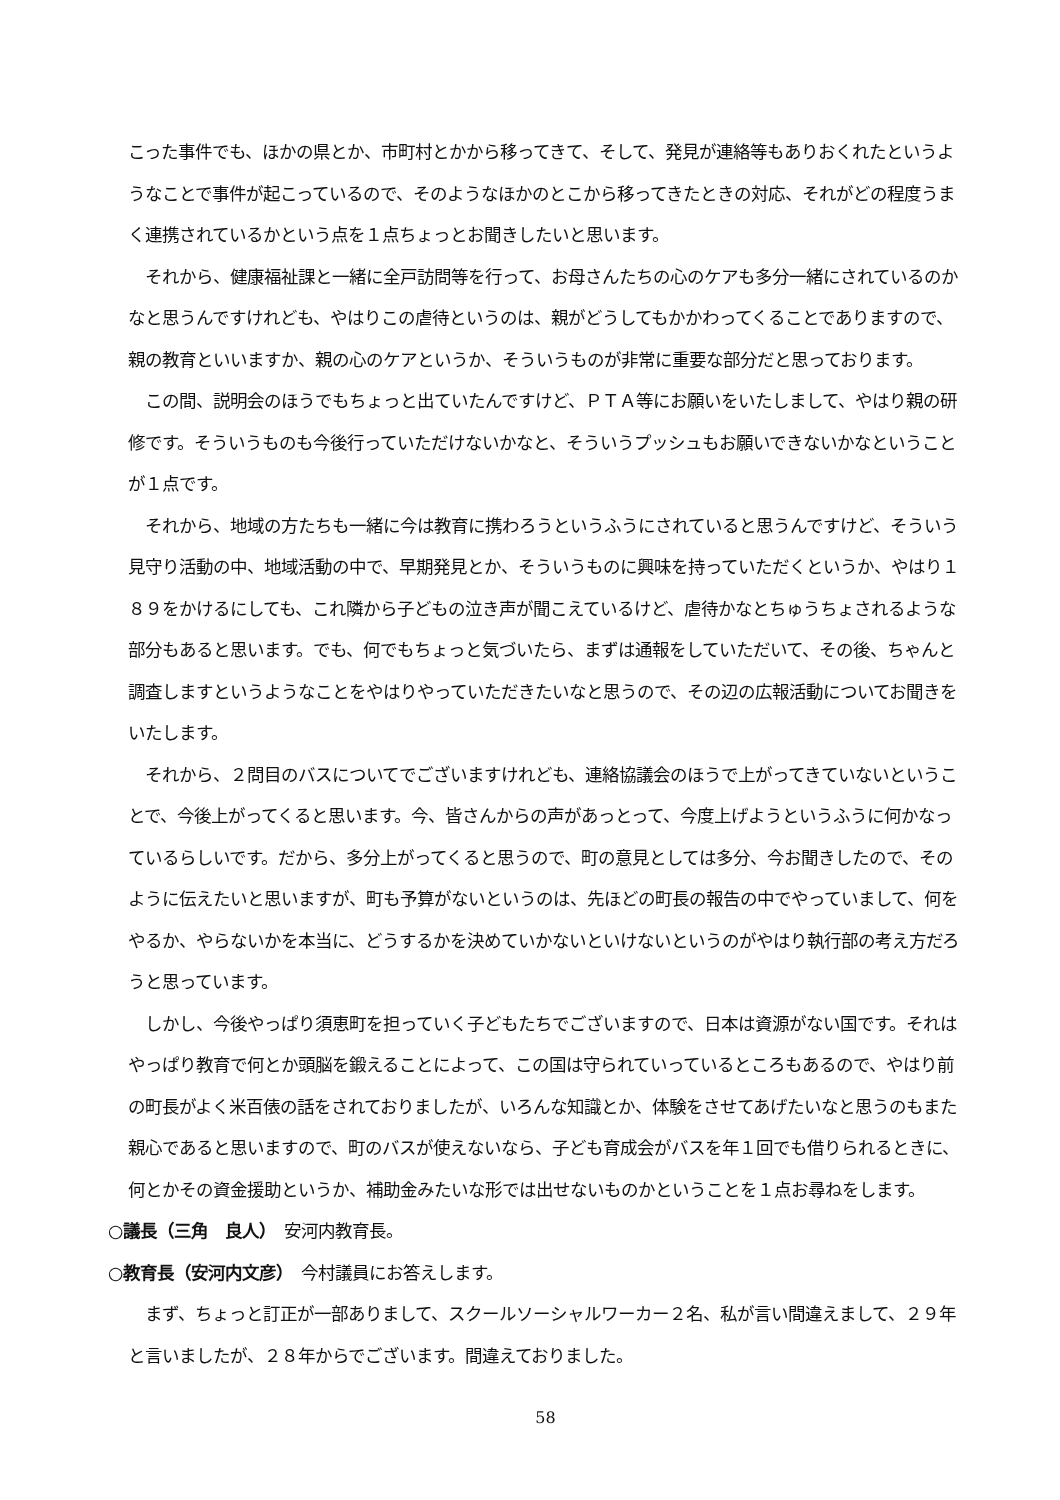こった事件でも、ほかの県とか、市町村とかから移ってきて、そして、発見が連絡等もありおくれたというようなことで事件が起こっているので、そのようなほかのとこから移ってきたときの対応、それがどの程度うまく連携されているかという点を１点ちょっとお聞きしたいと思います。
　それから、健康福祉課と一緒に全戸訪問等を行って、お母さんたちの心のケアも多分一緒にされているのかなと思うんですけれども、やはりこの虐待というのは、親がどうしてもかかわってくることでありますので、親の教育といいますか、親の心のケアというか、そういうものが非常に重要な部分だと思っております。
　この間、説明会のほうでもちょっと出ていたんですけど、ＰＴＡ等にお願いをいたしまして、やはり親の研修です。そういうものも今後行っていただけないかなと、そういうプッシュもお願いできないかなということが１点です。
　それから、地域の方たちも一緒に今は教育に携わろうというふうにされていると思うんですけど、そういう見守り活動の中、地域活動の中で、早期発見とか、そういうものに興味を持っていただくというか、やはり１８９をかけるにしても、これ隣から子どもの泣き声が聞こえているけど、虐待かなとちゅうちょされるような部分もあると思います。でも、何でもちょっと気づいたら、まずは通報をしていただいて、その後、ちゃんと調査しますというようなことをやはりやっていただきたいなと思うので、その辺の広報活動についてお聞きをいたします。
　それから、２問目のバスについてでございますけれども、連絡協議会のほうで上がってきていないということで、今後上がってくると思います。今、皆さんからの声があっとって、今度上げようというふうに何かなっているらしいです。だから、多分上がってくると思うので、町の意見としては多分、今お聞きしたので、そのように伝えたいと思いますが、町も予算がないというのは、先ほどの町長の報告の中でやっていまして、何をやるか、やらないかを本当に、どうするかを決めていかないといけないというのがやはり執行部の考え方だろうと思っています。
　しかし、今後やっぱり須恵町を担っていく子どもたちでございますので、日本は資源がない国です。それはやっぱり教育で何とか頭脳を鍛えることによって、この国は守られていっているところもあるので、やはり前の町長がよく米百俵の話をされておりましたが、いろんな知識とか、体験をさせてあげたいなと思うのもまた親心であると思いますので、町のバスが使えないなら、子ども育成会がバスを年１回でも借りられるときに、何とかその資金援助というか、補助金みたいな形では出せないものかということを１点お尋ねをします。
○議長（三角　良人）　安河内教育長。
○教育長（安河内文彦）　今村議員にお答えします。
　まず、ちょっと訂正が一部ありまして、スクールソーシャルワーカー２名、私が言い間違えまして、２９年と言いましたが、２８年からでございます。間違えておりました。
58